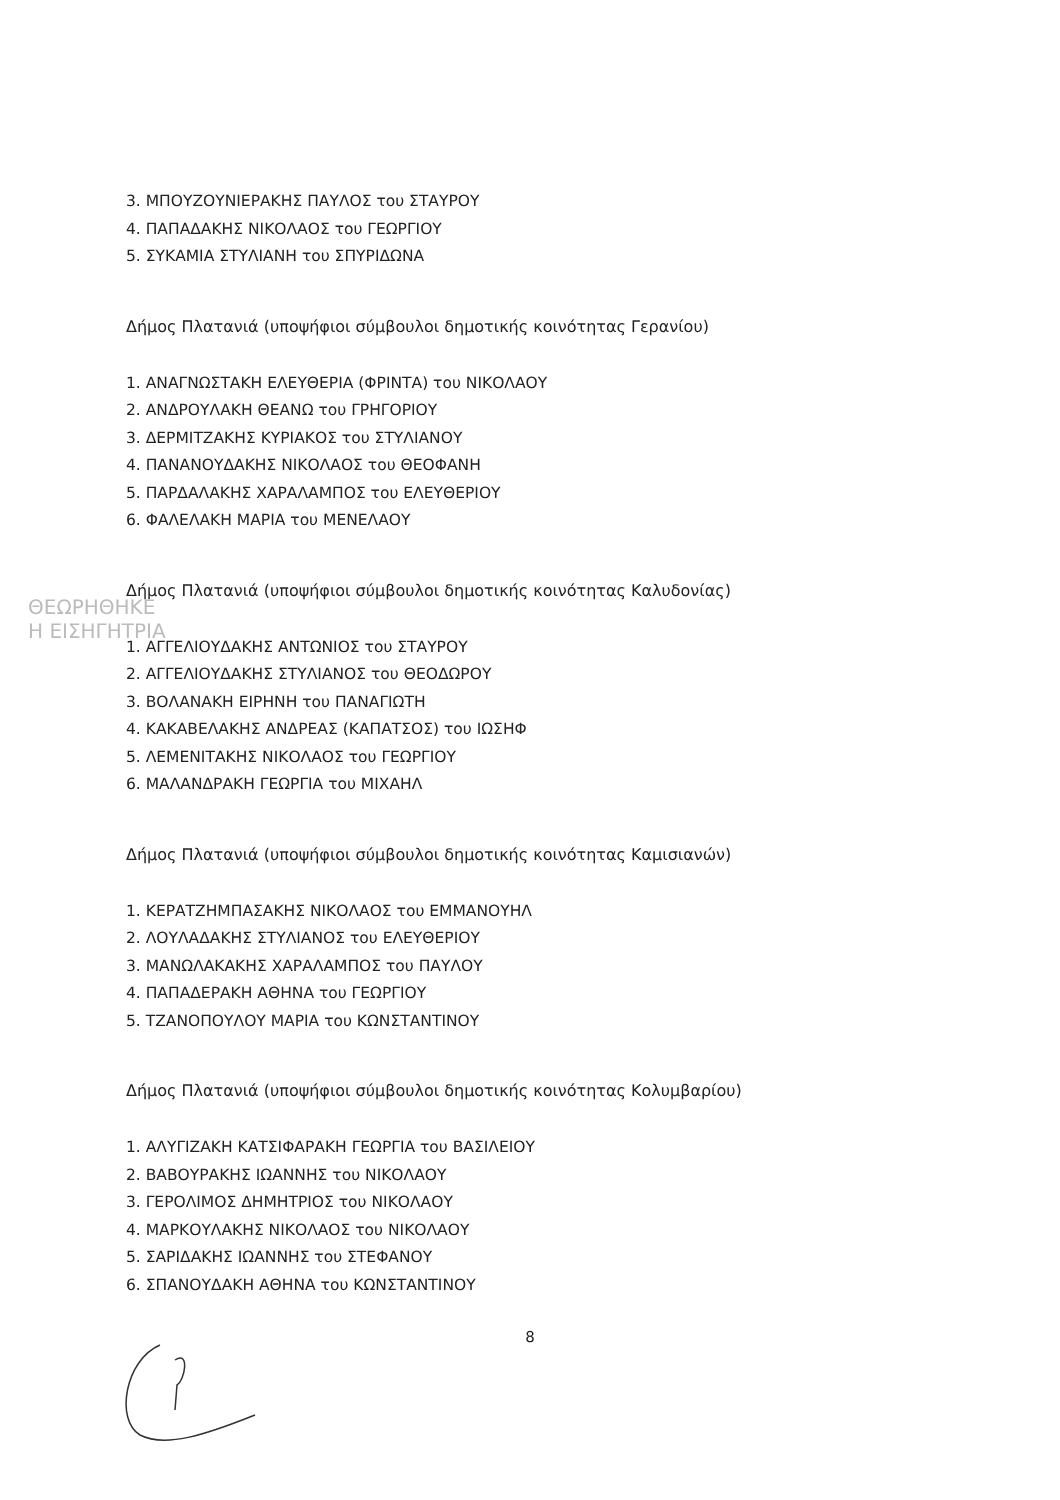ΘΕΩΡΗΘΗΚΕ
Η ΕΙΣΗΓΗΤΡΙΑ
3. ΜΠΟΥΖΟΥΝΙΕΡΑΚΗΣ ΠΑΥΛΟΣ του ΣΤΑΥΡΟΥ
4. ΠΑΠΑΔΑΚΗΣ ΝΙΚΟΛΑΟΣ του ΓΕΩΡΓΙΟΥ
5. ΣΥΚΑΜΙΑ ΣΤΥΛΙΑΝΗ του ΣΠΥΡΙΔΩΝΑ
Δήμος Πλατανιά (υποψήφιοι σύμβουλοι δημοτικής κοινότητας Γερανίου)
1. ΑΝΑΓΝΩΣΤΑΚΗ ΕΛΕΥΘΕΡΙΑ (ΦΡΙΝΤΑ) του ΝΙΚΟΛΑΟΥ
2. ΑΝΔΡΟΥΛΑΚΗ ΘΕΑΝΩ του ΓΡΗΓΟΡΙΟΥ
3. ΔΕΡΜΙΤΖΑΚΗΣ ΚΥΡΙΑΚΟΣ του ΣΤΥΛΙΑΝΟΥ
4. ΠΑΝΑΝΟΥΔΑΚΗΣ ΝΙΚΟΛΑΟΣ του ΘΕΟΦΑΝΗ
5. ΠΑΡΔΑΛΑΚΗΣ ΧΑΡΑΛΑΜΠΟΣ του ΕΛΕΥΘΕΡΙΟΥ
6. ΦΑΛΕΛΑΚΗ ΜΑΡΙΑ του ΜΕΝΕΛΑΟΥ
Δήμος Πλατανιά (υποψήφιοι σύμβουλοι δημοτικής κοινότητας Καλυδονίας)
1. ΑΓΓΕΛΙΟΥΔΑΚΗΣ ΑΝΤΩΝΙΟΣ του ΣΤΑΥΡΟΥ
2. ΑΓΓΕΛΙΟΥΔΑΚΗΣ ΣΤΥΛΙΑΝΟΣ του ΘΕΟΔΩΡΟΥ
3. ΒΟΛΑΝΑΚΗ ΕΙΡΗΝΗ του ΠΑΝΑΓΙΩΤΗ
4. ΚΑΚΑΒΕΛΑΚΗΣ ΑΝΔΡΕΑΣ (ΚΑΠΑΤΣΟΣ) του ΙΩΣΗΦ
5. ΛΕΜΕΝΙΤΑΚΗΣ ΝΙΚΟΛΑΟΣ του ΓΕΩΡΓΙΟΥ
6. ΜΑΛΑΝΔΡΑΚΗ ΓΕΩΡΓΙΑ του ΜΙΧΑΗΛ
Δήμος Πλατανιά (υποψήφιοι σύμβουλοι δημοτικής κοινότητας Καμισιανών)
1. ΚΕΡΑΤΖΗΜΠΑΣΑΚΗΣ ΝΙΚΟΛΑΟΣ του ΕΜΜΑΝΟΥΗΛ
2. ΛΟΥΛΑΔΑΚΗΣ ΣΤΥΛΙΑΝΟΣ του ΕΛΕΥΘΕΡΙΟΥ
3. ΜΑΝΩΛΑΚΑΚΗΣ ΧΑΡΑΛΑΜΠΟΣ του ΠΑΥΛΟΥ
4. ΠΑΠΑΔΕΡΑΚΗ ΑΘΗΝΑ του ΓΕΩΡΓΙΟΥ
5. ΤΖΑΝΟΠΟΥΛΟΥ ΜΑΡΙΑ του ΚΩΝΣΤΑΝΤΙΝΟΥ
Δήμος Πλατανιά (υποψήφιοι σύμβουλοι δημοτικής κοινότητας Κολυμβαρίου)
1. ΑΛΥΓΙΖΑΚΗ ΚΑΤΣΙΦΑΡΑΚΗ ΓΕΩΡΓΙΑ του ΒΑΣΙΛΕΙΟΥ
2. ΒΑΒΟΥΡΑΚΗΣ ΙΩΑΝΝΗΣ του ΝΙΚΟΛΑΟΥ
3. ΓΕΡΟΛΙΜΟΣ ΔΗΜΗΤΡΙΟΣ του ΝΙΚΟΛΑΟΥ
4. ΜΑΡΚΟΥΛΑΚΗΣ ΝΙΚΟΛΑΟΣ του ΝΙΚΟΛΑΟΥ
5. ΣΑΡΙΔΑΚΗΣ ΙΩΑΝΝΗΣ του ΣΤΕΦΑΝΟΥ
6. ΣΠΑΝΟΥΔΑΚΗ ΑΘΗΝΑ του ΚΩΝΣΤΑΝΤΙΝΟΥ
8